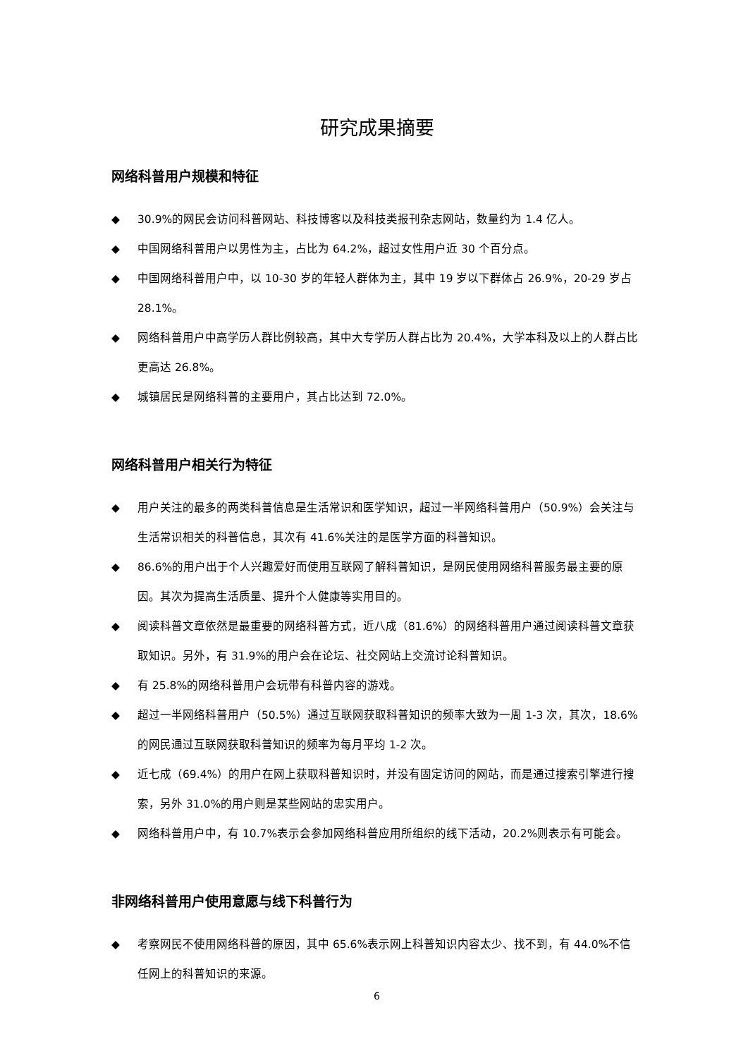研究成果摘要
网络科普用户规模和特征
◆ 30.9%的网民会访问科普网站、科技博客以及科技类报刊杂志网站，数量约为 1.4 亿人。
◆ 中国网络科普用户以男性为主，占比为 64.2%，超过女性用户近 30 个百分点。
◆ 中国网络科普用户中，以 10-30 岁的年轻人群体为主，其中 19 岁以下群体占 26.9%，20-29 岁占 28.1%。
◆ 网络科普用户中高学历人群比例较高，其中大专学历人群占比为 20.4%，大学本科及以上的人群占比更高达 26.8%。
◆ 城镇居民是网络科普的主要用户，其占比达到 72.0%。
网络科普用户相关行为特征
◆ 用户关注的最多的两类科普信息是生活常识和医学知识，超过一半网络科普用户（50.9%）会关注与生活常识相关的科普信息，其次有 41.6%关注的是医学方面的科普知识。
◆ 86.6%的用户出于个人兴趣爱好而使用互联网了解科普知识，是网民使用网络科普服务最主要的原因。其次为提高生活质量、提升个人健康等实用目的。
◆ 阅读科普文章依然是最重要的网络科普方式，近八成（81.6%）的网络科普用户通过阅读科普文章获取知识。另外，有 31.9%的用户会在论坛、社交网站上交流讨论科普知识。
◆ 有 25.8%的网络科普用户会玩带有科普内容的游戏。
◆ 超过一半网络科普用户（50.5%）通过互联网获取科普知识的频率大致为一周 1-3 次，其次，18.6%的网民通过互联网获取科普知识的频率为每月平均 1-2 次。
◆ 近七成（69.4%）的用户在网上获取科普知识时，并没有固定访问的网站，而是通过搜索引擎进行搜索，另外 31.0%的用户则是某些网站的忠实用户。
◆ 网络科普用户中，有 10.7%表示会参加网络科普应用所组织的线下活动，20.2%则表示有可能会。
非网络科普用户使用意愿与线下科普行为
◆ 考察网民不使用网络科普的原因，其中 65.6%表示网上科普知识内容太少、找不到，有 44.0%不信任网上的科普知识的来源。
6